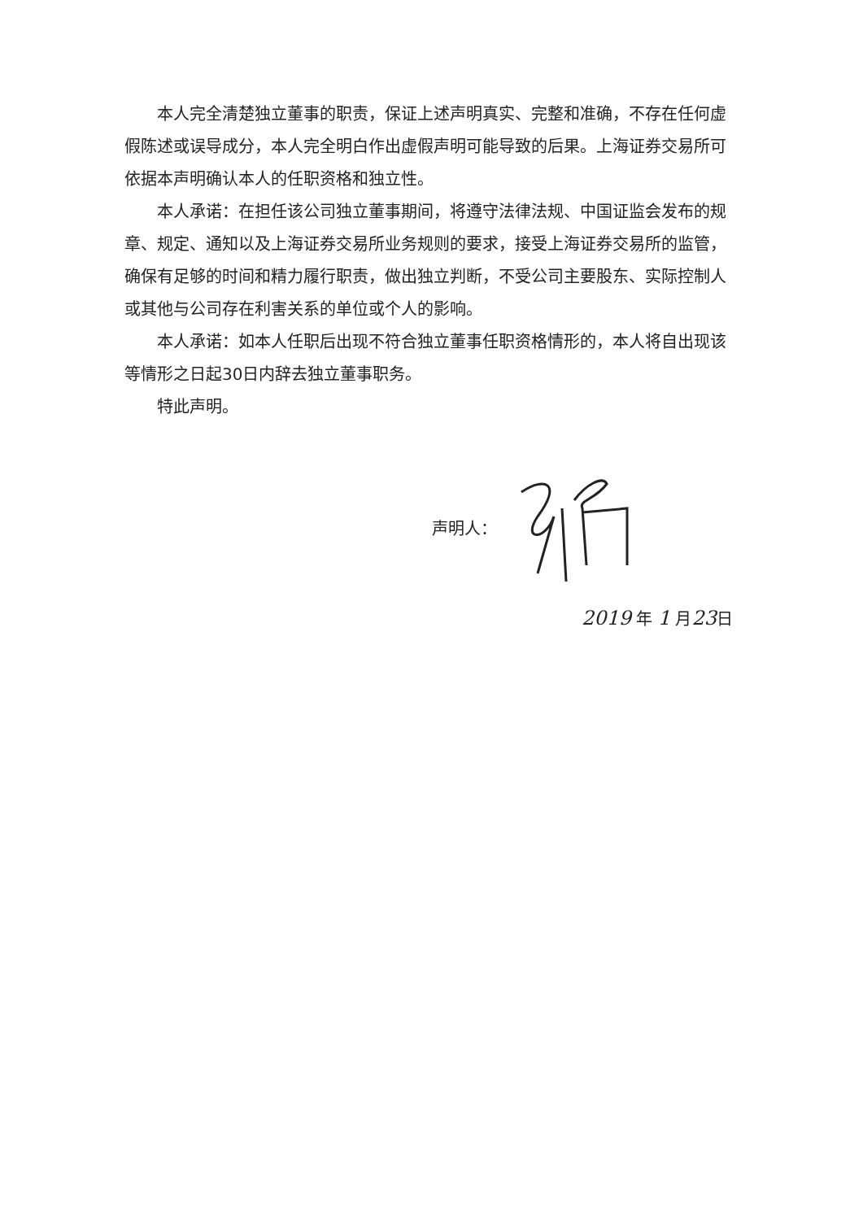本人完全清楚独立董事的职责，保证上述声明真实、完整和准确，不存在任何虚假陈述或误导成分，本人完全明白作出虚假声明可能导致的后果。上海证券交易所可依据本声明确认本人的任职资格和独立性。
本人承诺：在担任该公司独立董事期间，将遵守法律法规、中国证监会发布的规章、规定、通知以及上海证券交易所业务规则的要求，接受上海证券交易所的监管，确保有足够的时间和精力履行职责，做出独立判断，不受公司主要股东、实际控制人或其他与公司存在利害关系的单位或个人的影响。
本人承诺：如本人任职后出现不符合独立董事任职资格情形的，本人将自出现该等情形之日起30日内辞去独立董事职务。
特此声明。
声明人：
2019 年 1 月23日